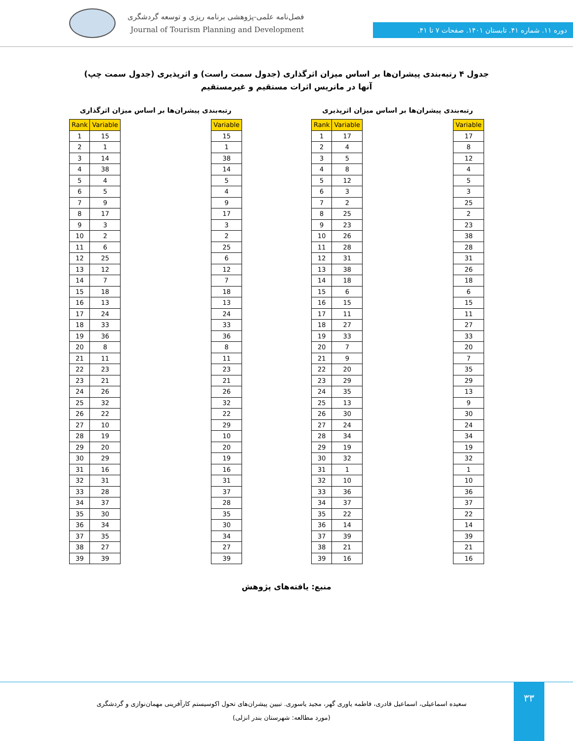فصل‌نامه علمی-پژوهشی برنامه ریزی و توسعه گردشگری
Journal of Tourism Planning and Development
دوره ۱۱. شماره ۴۱. تابستان ۱۴۰۱. صفحات ۷ تا ۴۱.
جدول ۴ رتبه‌بندی پیشران‌ها بر اساس میزان اثرگذاری (جدول سمت راست) و اثرپذیری (جدول سمت چپ) آنها در ماتریس اثرات مستقیم و غیرمستقیم
رتبه‌بندی پیشران‌ها بر اساس میزان اثرگذاری
| Rank | Variable |
| --- | --- |
| 1 | 15 |
| 2 | 1 |
| 3 | 14 |
| 4 | 38 |
| 5 | 4 |
| 6 | 5 |
| 7 | 9 |
| 8 | 17 |
| 9 | 3 |
| 10 | 2 |
| 11 | 6 |
| 12 | 25 |
| 13 | 12 |
| 14 | 7 |
| 15 | 18 |
| 16 | 13 |
| 17 | 24 |
| 18 | 33 |
| 19 | 36 |
| 20 | 8 |
| 21 | 11 |
| 22 | 23 |
| 23 | 21 |
| 24 | 26 |
| 25 | 32 |
| 26 | 22 |
| 27 | 10 |
| 28 | 19 |
| 29 | 20 |
| 30 | 29 |
| 31 | 16 |
| 32 | 31 |
| 33 | 28 |
| 34 | 37 |
| 35 | 30 |
| 36 | 34 |
| 37 | 35 |
| 38 | 27 |
| 39 | 39 |
| Variable |
| --- |
| 15 |
| 1 |
| 38 |
| 14 |
| 5 |
| 4 |
| 9 |
| 17 |
| 3 |
| 2 |
| 25 |
| 6 |
| 12 |
| 7 |
| 18 |
| 13 |
| 24 |
| 33 |
| 36 |
| 8 |
| 11 |
| 23 |
| 21 |
| 26 |
| 32 |
| 22 |
| 29 |
| 10 |
| 20 |
| 19 |
| 16 |
| 31 |
| 37 |
| 28 |
| 35 |
| 30 |
| 34 |
| 27 |
| 39 |
رتبه‌بندی پیشران‌ها بر اساس میزان اثرپذیری
| Rank | Variable |
| --- | --- |
| 1 | 17 |
| 2 | 4 |
| 3 | 5 |
| 4 | 8 |
| 5 | 12 |
| 6 | 3 |
| 7 | 2 |
| 8 | 25 |
| 9 | 23 |
| 10 | 26 |
| 11 | 28 |
| 12 | 31 |
| 13 | 38 |
| 14 | 18 |
| 15 | 6 |
| 16 | 15 |
| 17 | 11 |
| 18 | 27 |
| 19 | 33 |
| 20 | 7 |
| 21 | 9 |
| 22 | 20 |
| 23 | 29 |
| 24 | 35 |
| 25 | 13 |
| 26 | 30 |
| 27 | 24 |
| 28 | 34 |
| 29 | 19 |
| 30 | 32 |
| 31 | 1 |
| 32 | 10 |
| 33 | 36 |
| 34 | 37 |
| 35 | 22 |
| 36 | 14 |
| 37 | 39 |
| 38 | 21 |
| 39 | 16 |
| Variable |
| --- |
| 17 |
| 8 |
| 12 |
| 4 |
| 5 |
| 3 |
| 25 |
| 2 |
| 23 |
| 38 |
| 28 |
| 31 |
| 26 |
| 18 |
| 6 |
| 15 |
| 11 |
| 27 |
| 33 |
| 20 |
| 7 |
| 35 |
| 29 |
| 13 |
| 9 |
| 30 |
| 24 |
| 34 |
| 19 |
| 32 |
| 1 |
| 10 |
| 36 |
| 37 |
| 22 |
| 14 |
| 39 |
| 21 |
| 16 |
منبع: یافته‌های پژوهش
۳۳
سعیده اسماعیلی، اسماعیل قادری، فاطمه یاوری گهر، مجید یاسوری. تبیین پیشران‌های تحول اکوسیستم کارآفرینی مهمان‌نوازی و گردشگری
(مورد مطالعه: شهرستان بندر انزلی)